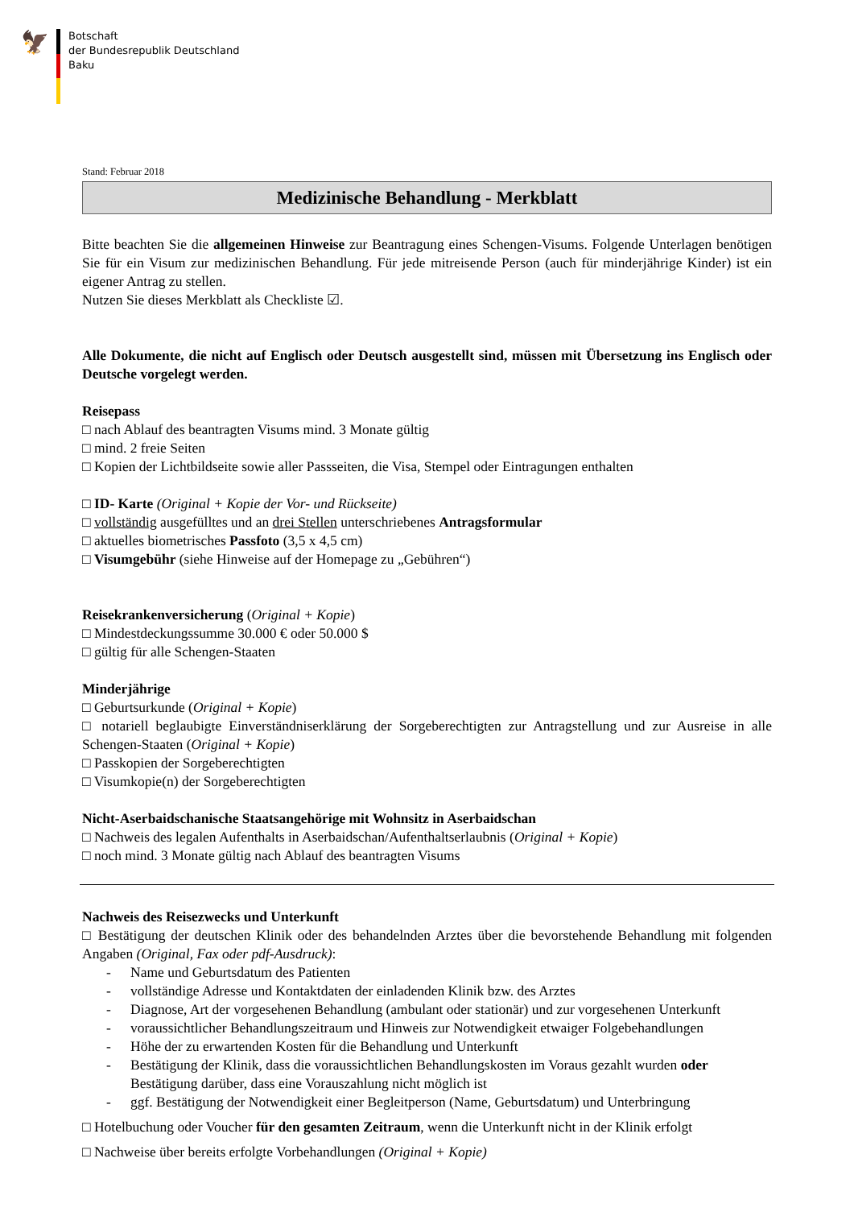🦅
Botschaft
der Bundesrepublik Deutschland
Baku
Stand: Februar 2018
Medizinische Behandlung - Merkblatt
Bitte beachten Sie die allgemeinen Hinweise zur Beantragung eines Schengen-Visums. Folgende Unterlagen benötigen Sie für ein Visum zur medizinischen Behandlung. Für jede mitreisende Person (auch für minderjährige Kinder) ist ein eigener Antrag zu stellen.
Nutzen Sie dieses Merkblatt als Checkliste ☑.
Alle Dokumente, die nicht auf Englisch oder Deutsch ausgestellt sind, müssen mit Übersetzung ins Englisch oder Deutsche vorgelegt werden.
Reisepass
□ nach Ablauf des beantragten Visums mind. 3 Monate gültig
□ mind. 2 freie Seiten
□ Kopien der Lichtbildseite sowie aller Passseiten, die Visa, Stempel oder Eintragungen enthalten
□ ID- Karte (Original + Kopie der Vor- und Rückseite)
□ vollständig ausgefülltes und an drei Stellen unterschriebenes Antragsformular
□ aktuelles biometrisches Passfoto (3,5 x 4,5 cm)
□ Visumgebühr (siehe Hinweise auf der Homepage zu „Gebühren“)
Reisekrankenversicherung (Original + Kopie)
□ Mindestdeckungssumme 30.000 € oder 50.000 $
□ gültig für alle Schengen-Staaten
Minderjährige
□ Geburtsurkunde (Original + Kopie)
□ notariell beglaubigte Einverständniserklärung der Sorgeberechtigten zur Antragstellung und zur Ausreise in alle Schengen-Staaten (Original + Kopie)
□ Passkopien der Sorgeberechtigten
□ Visumkopie(n) der Sorgeberechtigten
Nicht-Aserbaidschanische Staatsangehörige mit Wohnsitz in Aserbaidschan
□ Nachweis des legalen Aufenthalts in Aserbaidschan/Aufenthaltserlaubnis (Original + Kopie)
□ noch mind. 3 Monate gültig nach Ablauf des beantragten Visums
Nachweis des Reisezwecks und Unterkunft
□ Bestätigung der deutschen Klinik oder des behandelnden Arztes über die bevorstehende Behandlung mit folgenden Angaben (Original, Fax oder pdf-Ausdruck):
- Name und Geburtsdatum des Patienten
- vollständige Adresse und Kontaktdaten der einladenden Klinik bzw. des Arztes
- Diagnose, Art der vorgesehenen Behandlung (ambulant oder stationär) und zur vorgesehenen Unterkunft
- voraussichtlicher Behandlungszeitraum und Hinweis zur Notwendigkeit etwaiger Folgebehandlungen
- Höhe der zu erwartenden Kosten für die Behandlung und Unterkunft
- Bestätigung der Klinik, dass die voraussichtlichen Behandlungskosten im Voraus gezahlt wurden oder Bestätigung darüber, dass eine Vorauszahlung nicht möglich ist
- ggf. Bestätigung der Notwendigkeit einer Begleitperson (Name, Geburtsdatum) und Unterbringung
□ Hotelbuchung oder Voucher für den gesamten Zeitraum, wenn die Unterkunft nicht in der Klinik erfolgt
□ Nachweise über bereits erfolgte Vorbehandlungen (Original + Kopie)